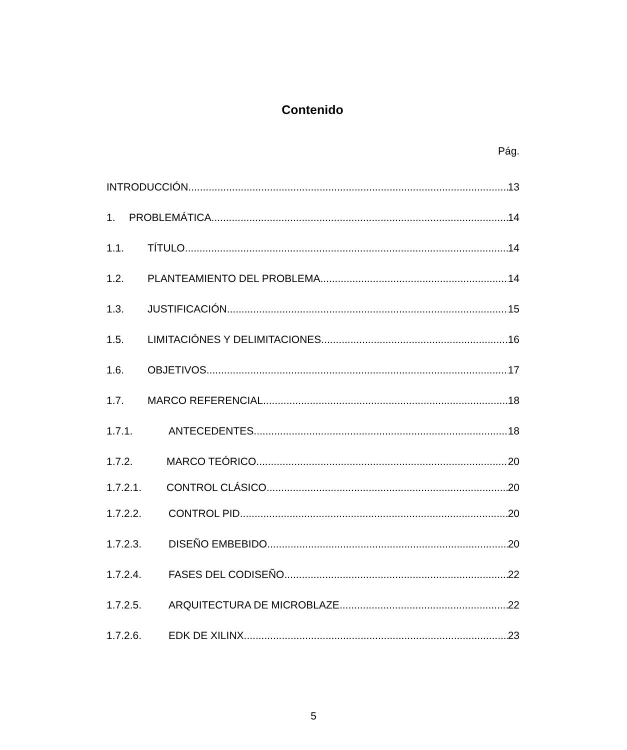Contenido
Pág.
INTRODUCCIÓN 13
1. PROBLEMÁTICA 14
1.1. TÍTULO 14
1.2. PLANTEAMIENTO DEL PROBLEMA 14
1.3. JUSTIFICACIÓN 15
1.5. LIMITACIÓNES Y DELIMITACIONES 16
1.6. OBJETIVOS 17
1.7. MARCO REFERENCIAL 18
1.7.1. ANTECEDENTES 18
1.7.2. MARCO TEÓRICO 20
1.7.2.1. CONTROL CLÁSICO 20
1.7.2.2. CONTROL PID 20
1.7.2.3. DISEÑO EMBEBIDO 20
1.7.2.4. FASES DEL CODISEÑO 22
1.7.2.5. ARQUITECTURA DE MICROBLAZE 22
1.7.2.6. EDK DE XILINX 23
5